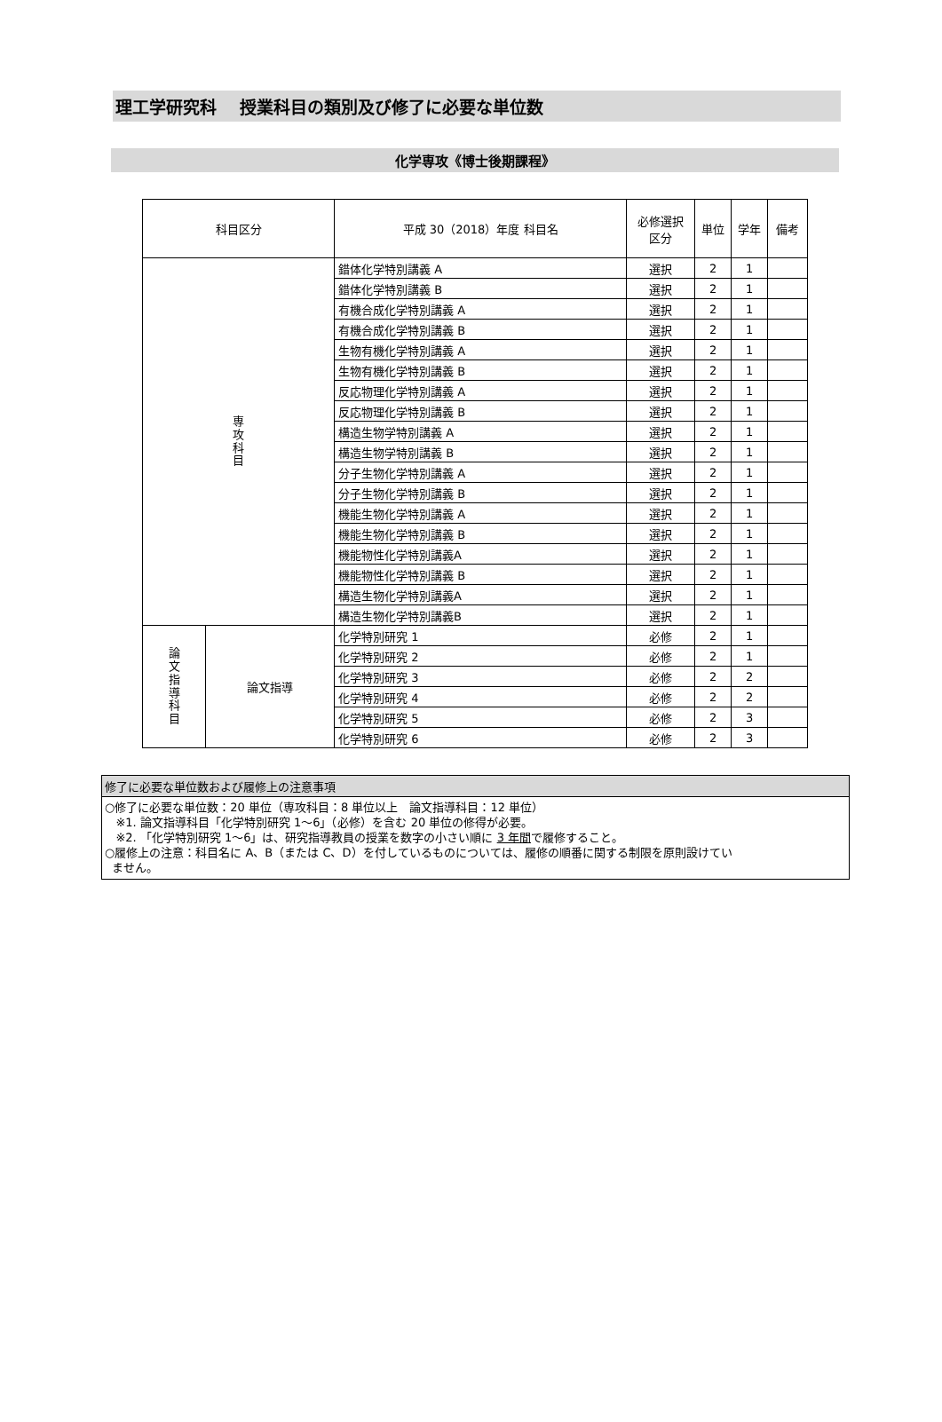理工学研究科　 授業科目の類別及び修了に必要な単位数
化学専攻《博士後期課程》
| 科目区分 | | 平成 30（2018）年度 科目名 | 必修選択 区分 | 単位 | 学年 | 備考 |
| --- | --- | --- | --- | --- | --- | --- |
| 専 攻 科 目 | | 錯体化学特別講義 A | 選択 | 2 | 1 | |
| | | 錯体化学特別講義 B | 選択 | 2 | 1 | |
| | | 有機合成化学特別講義 A | 選択 | 2 | 1 | |
| | | 有機合成化学特別講義 B | 選択 | 2 | 1 | |
| | | 生物有機化学特別講義 A | 選択 | 2 | 1 | |
| | | 生物有機化学特別講義 B | 選択 | 2 | 1 | |
| | | 反応物理化学特別講義 A | 選択 | 2 | 1 | |
| | | 反応物理化学特別講義 B | 選択 | 2 | 1 | |
| | | 構造生物学特別講義 A | 選択 | 2 | 1 | |
| | | 構造生物学特別講義 B | 選択 | 2 | 1 | |
| | | 分子生物化学特別講義 A | 選択 | 2 | 1 | |
| | | 分子生物化学特別講義 B | 選択 | 2 | 1 | |
| | | 機能生物化学特別講義 A | 選択 | 2 | 1 | |
| | | 機能生物化学特別講義 B | 選択 | 2 | 1 | |
| | | 機能物性化学特別講義A | 選択 | 2 | 1 | |
| | | 機能物性化学特別講義 B | 選択 | 2 | 1 | |
| | | 構造生物化学特別講義A | 選択 | 2 | 1 | |
| | | 構造生物化学特別講義B | 選択 | 2 | 1 | |
| 論 文 指 導 科 目 | 論文指導 | 化学特別研究 1 | 必修 | 2 | 1 | |
| | | 化学特別研究 2 | 必修 | 2 | 1 | |
| | | 化学特別研究 3 | 必修 | 2 | 2 | |
| | | 化学特別研究 4 | 必修 | 2 | 2 | |
| | | 化学特別研究 5 | 必修 | 2 | 3 | |
| | | 化学特別研究 6 | 必修 | 2 | 3 | |
修了に必要な単位数および履修上の注意事項
○修了に必要な単位数：20 単位（専攻科目：8 単位以上　論文指導科目：12 単位）
※1. 論文指導科目「化学特別研究 1～6」（必修）を含む 20 単位の修得が必要。
※2. 「化学特別研究 1～6」は、研究指導教員の授業を数字の小さい順に 3 年間で履修すること。
○履修上の注意：科目名に A、B（または C、D）を付しているものについては、履修の順番に関する制限を原則設けてい
ません。